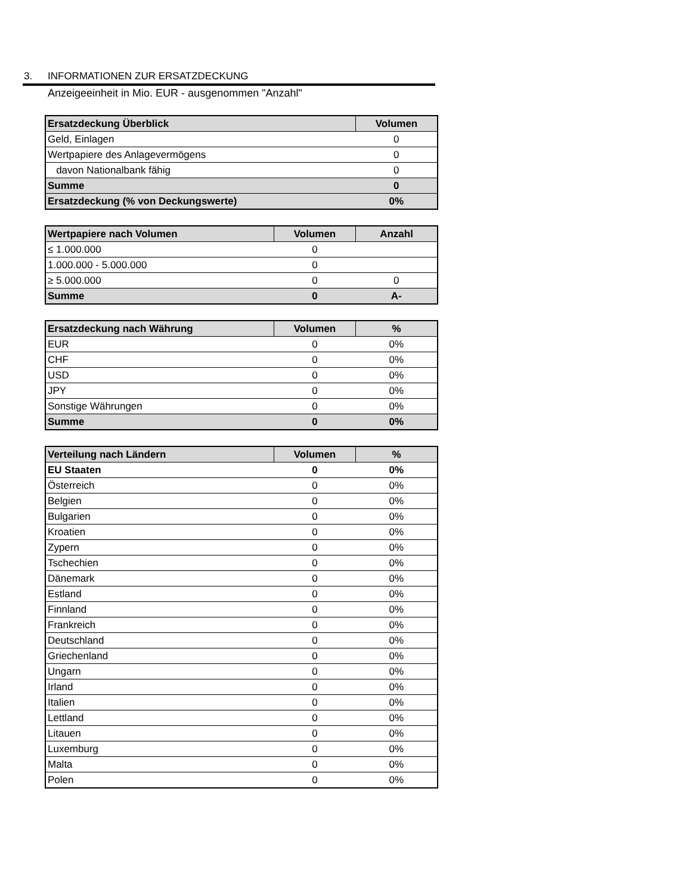3. INFORMATIONEN ZUR ERSATZDECKUNG
Anzeigeeinheit in Mio. EUR - ausgenommen "Anzahl"
| Ersatzdeckung Überblick | Volumen |
| --- | --- |
| Geld, Einlagen | 0 |
| Wertpapiere des Anlagevermögens | 0 |
| davon Nationalbank fähig | 0 |
| Summe | 0 |
| Ersatzdeckung (% von Deckungswerte) | 0% |
| Wertpapiere nach Volumen | Volumen | Anzahl |
| --- | --- | --- |
| ≤ 1.000.000 | 0 | |
| 1.000.000 - 5.000.000 | 0 | |
| ≥ 5.000.000 | 0 | 0 |
| Summe | 0 | A- |
| Ersatzdeckung nach Währung | Volumen | % |
| --- | --- | --- |
| EUR | 0 | 0% |
| CHF | 0 | 0% |
| USD | 0 | 0% |
| JPY | 0 | 0% |
| Sonstige Währungen | 0 | 0% |
| Summe | 0 | 0% |
| Verteilung nach Ländern | Volumen | % |
| --- | --- | --- |
| EU Staaten | 0 | 0% |
| Österreich | 0 | 0% |
| Belgien | 0 | 0% |
| Bulgarien | 0 | 0% |
| Kroatien | 0 | 0% |
| Zypern | 0 | 0% |
| Tschechien | 0 | 0% |
| Dänemark | 0 | 0% |
| Estland | 0 | 0% |
| Finnland | 0 | 0% |
| Frankreich | 0 | 0% |
| Deutschland | 0 | 0% |
| Griechenland | 0 | 0% |
| Ungarn | 0 | 0% |
| Irland | 0 | 0% |
| Italien | 0 | 0% |
| Lettland | 0 | 0% |
| Litauen | 0 | 0% |
| Luxemburg | 0 | 0% |
| Malta | 0 | 0% |
| Polen | 0 | 0% |